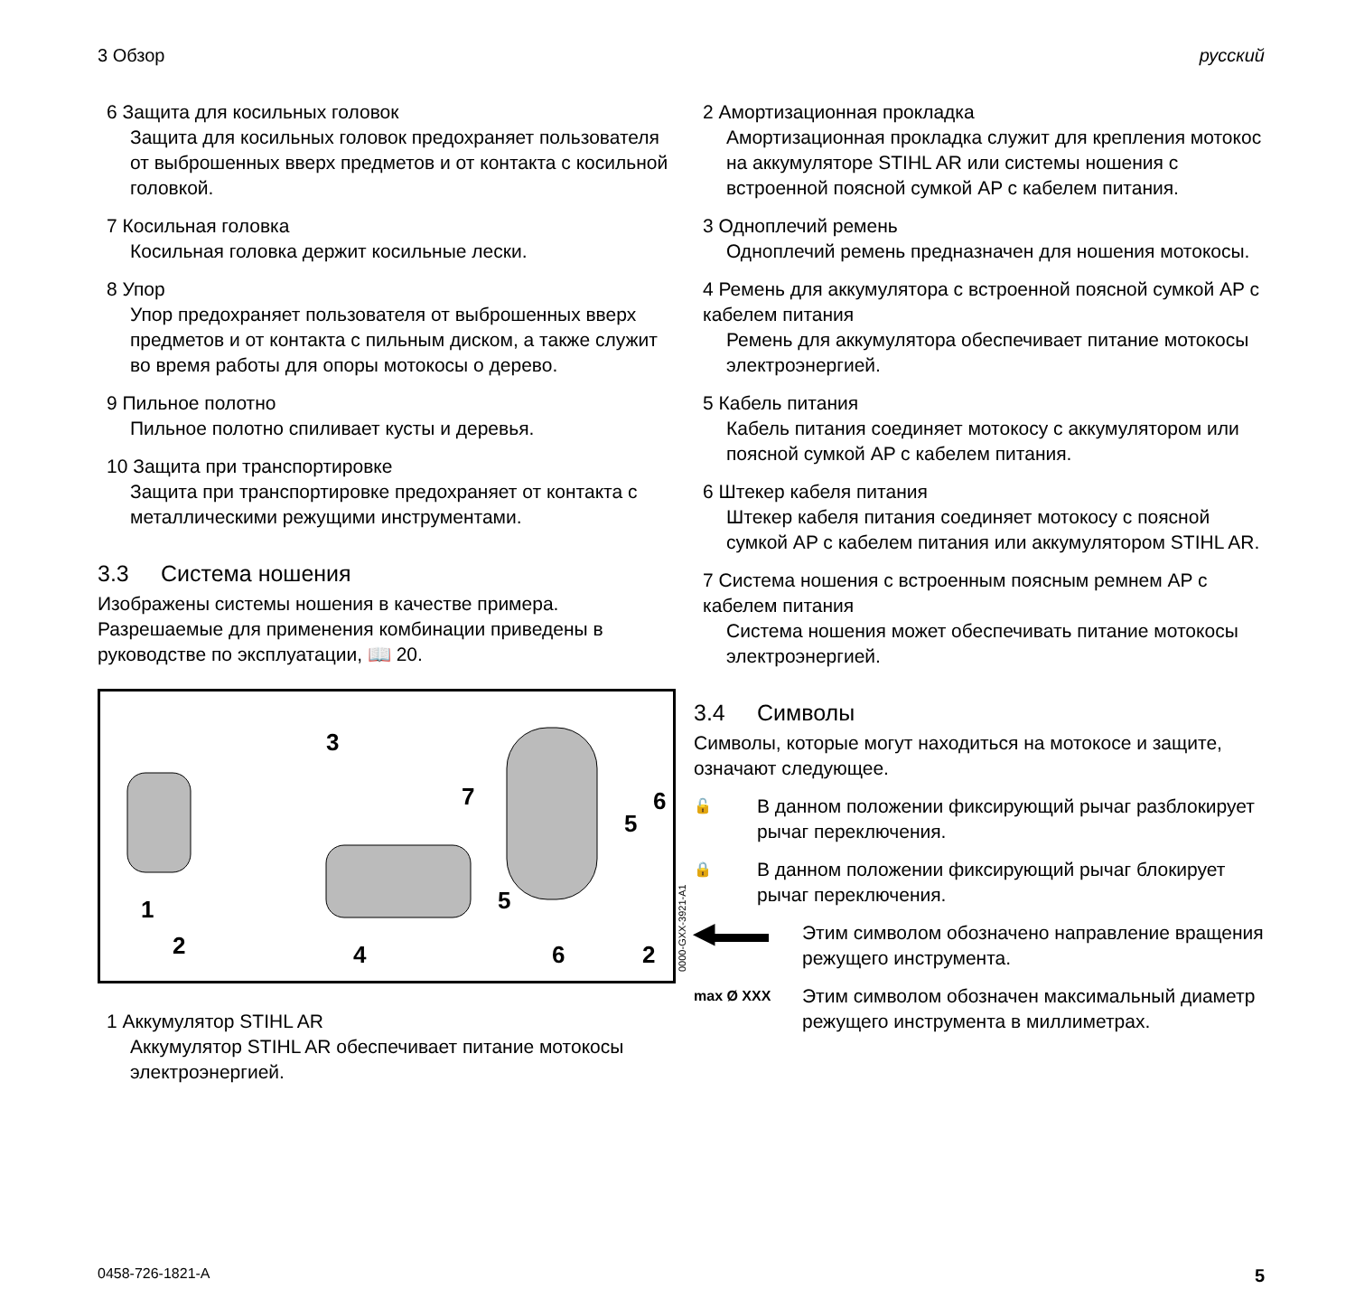3 Обзор русский
6 Защита для косильных головок
Защита для косильных головок предохраняет пользователя от выброшенных вверх предметов и от контакта с косильной головкой.
7 Косильная головка
Косильная головка держит косильные лески.
8 Упор
Упор предохраняет пользователя от выброшенных вверх предметов и от контакта с пильным диском, а также служит во время работы для опоры мотокосы о дерево.
9 Пильное полотно
Пильное полотно спиливает кусты и деревья.
10 Защита при транспортировке
Защита при транспортировке предохраняет от контакта с металлическими режущими инструментами.
3.3 Система ношения
Изображены системы ношения в качестве примера. Разрешаемые для применения комбинации приведены в руководстве по эксплуатации, 📖 20.
1
2
3
4
5
6
7
5
6
2
0000-GXX-3921-A1
1 Аккумулятор STIHL AR
Аккумулятор STIHL AR обеспечивает питание мотокосы электроэнергией.
2 Амортизационная прокладка
Амортизационная прокладка служит для крепления мотокос на аккумуляторе STIHL AR или системы ношения с встроенной поясной сумкой AP с кабелем питания.
3 Одноплечий ремень
Одноплечий ремень предназначен для ношения мотокосы.
4 Ремень для аккумулятора с встроенной поясной сумкой AP с кабелем питания
Ремень для аккумулятора обеспечивает питание мотокосы электроэнергией.
5 Кабель питания
Кабель питания соединяет мотокосу с аккумулятором или поясной сумкой AP с кабелем питания.
6 Штекер кабеля питания
Штекер кабеля питания соединяет мотокосу с поясной сумкой AP с кабелем питания или аккумулятором STIHL AR.
7 Система ношения с встроенным поясным ремнем AP с кабелем питания
Система ношения может обеспечивать питание мотокосы электроэнергией.
3.4 Символы
Символы, которые могут находиться на мотокосе и защите, означают следующее.
🔓
В данном положении фиксирующий рычаг разблокирует рычаг переключения.
🔒
В данном положении фиксирующий рычаг блокирует рычаг переключения.
◀▬▬
Этим символом обозначено направление вращения режущего инструмента.
max Ø XXX
Этим символом обозначен максимальный диаметр режущего инструмента в миллиметрах.
0458-726-1821-A 5